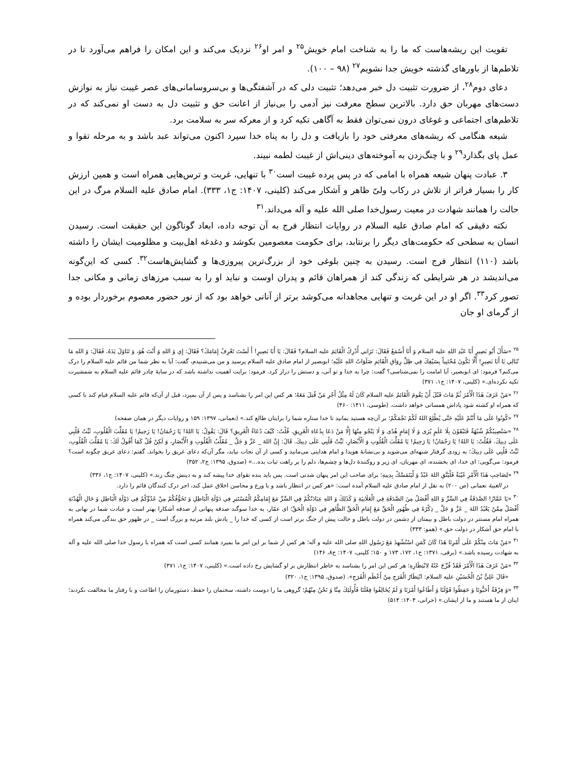تقویت این ریشه‌هاست که ما را به شناخت امام خویش<sup>۲۵</sup> و امر او<sup>۲۶</sup> نزدیک می‌کند و این امکان را فراهم می‌آورد تا در تلاطم‌ها از باورهای گذشته خویش جدا نشویم<sup>۲۷</sup> (۹۸ – ۱۰۰).
دعای دوم<sup>۲۸</sup>، از ضرورت تثبیت دل خبر می‌دهد؛ تثبیت دلی که در آشفتگی‌ها و بی‌سروسامانی‌های عصر غیبت نیاز به نوازش دست‌های مهربان حق دارد. بالاترین سطح معرفت نیز آدمی را بی‌نیاز از اعانت حق و تثبیت دل به دست او نمی‌کند که در تلاطم‌های اجتماعی و غوغای درون نمی‌توان فقط به آگاهی تکیه کرد و از معرکه سر به سلامت برد.
شیعه هنگامی که ریشه‌های معرفتی خود را بازیافت و دل را به پناه خدا سپرد اکنون می‌تواند عبد باشد و به مرحله تقوا و عمل پای بگذارد<sup>۲۹</sup> و با چنگ‌زدن به آموخته‌های دینی‌اش از غیبت لطمه نبیند.
۳. عبادت پنهان شیعه همراه با امامی که در پس پرده غیبت است<sup>۳۰</sup> با تنهایی، غربت و ترس‌هایی همراه است و همین ارزش کار را بسیار فراتر از تلاش در رکاب ولیّ ظاهر و آشکار می‌کند (کلینی، ۱۴۰۷: ج۱، ۳۳۳). امام صادق علیه السلام مرگ در این حالت را همانند شهادت در معیت رسول‌خدا صلی الله علیه و آله می‌داند.<sup>۳۱</sup>
نکته دقیقی که امام صادق علیه السلام در روایات انتظار فرج به آن توجه داده، ابعاد گوناگون این حقیقت است. رسیدن انسان به سطحی که حکومت‌های دیگر را برنتابد، برای حکومت معصومین بکوشد و دغدغه اهل‌بیت و مظلومیت ایشان را داشته باشد (۱۱۰) انتظار فرج است. رسیدن به چنین بلوغی خود از بزرگ‌ترین پیروزی‌ها و گشایش‌هاست<sup>۳۲</sup>. کسی که این‌گونه می‌اندیشد در هر شرایطی که زندگی کند از همراهان قائم و پدران اوست و نباید او را به سبب مرزهای زمانی و مکانی جدا تصور کرد<sup>۳۳</sup>. اگر او در این غربت و تنهایی مجاهدانه می‌کوشد برتر از آنانی خواهد بود که از نور حضور معصوم برخوردار بوده و از گرمای او جان
<sup>۲۵</sup> «سَأَلَ أَبُو بَصِيرٍ أَبَا عَبْدِ اللهِ عليه السلام وَ أَنَا أَسْمَعُ فَقَالَ: تَرَانِي أُدْرِكُ الْقَائِمَ عليه السلام؟ فَقَالَ: يَا أَبَا بَصِيرٍ! أَ لَسْتَ تَعْرِفُ إِمَامَكَ؟ فَقَالَ: إِي وَ اللهِ وَ أَنْتَ هُوَ، وَ تَنَاوَلَ يَدَهُ. فَقَالَ: وَ اللهِ مَا تُبَالِي يَا أَبَا بَصِيرٍ! أَلَّا تَكُونَ مُحْتَبِياً بِسَيْفِكَ فِي ظِلِّ رِوَاقِ الْقَائِمِ صَلَوَاتُ اللهِ عَلَيْهِ؛ ابوبصیر از امام صادق علیه السلام پرسید و من می‌شنیدم، گفت: آیا به نظر شما من قائم علیه السلام را درک می‌کنم؟ فرمود: ای ابوبصیر، آیا امامت را نمی‌شناسی؟ گفت: چرا به خدا و تو آنی، و دستش را دراز کرد. فرمود: برایت اهمیت نداشته باشد که در سایهٔ چادر قائم علیه السلام به شمشیرت تکیه نکرده‌ای.» (کلینی، ۱۴۰۷: ج۱، ۳۷۱)
<sup>۲۶</sup> «مَنْ عَرَفَ هَذَا الْأَمْرَ ثُمَّ مَاتَ قَبْلَ أَنْ يَقُومَ الْقَائِمُ عليه السلام كَانَ لَهُ مِثْلُ أَجْرِ مَنْ قُتِلَ مَعَهُ؛ هر کس این امر را بشناسد و پس از آن بمیرد، قبل از آن‌که قائم علیه السلام قیام کند با کسی که همراه او کشته شود پاداش همسانی خواهد داشت. (طوسی، ۱۴۱۱: ۴۶۰)
<sup>۲۷</sup> «كُونُوا عَلَى مَا أَنْتُمْ عَلَيْهِ حَتَّى يُطْلِعَ اللهُ لَكُمْ نَجْمَكُمْ؛ بر آن‌چه هستید بمانید تا خدا ستاره شما را برایتان طالع کند.» (نعمانی، ۱۳۹۷: ۱۵۹ و روایات دیگر در همان صفحه)
<sup>۲۸</sup> «سَتُصِيبُكُمْ شُبْهَةٌ فَتَبْقَوْنَ بِلَا عَلَمٍ يُرَى وَ لَا إِمَامٍ هُدًى وَ لَا يَنْجُو مِنْهَا إِلَّا مَنْ دَعَا بِدُعَاءِ الْغَرِيقِ. قُلْتُ: كَيْفَ دُعَاءُ الْغَرِيقِ؟ قَالَ: يَقُولُ: يَا اللهُ! يَا رَحْمَانُ! يَا رَحِيمُ! يَا مُقَلِّبَ الْقُلُوبِ، ثَبِّتْ قَلْبِي عَلَى دِينِكَ. فَقُلْتُ: يَا اللهُ! يَا رَحْمَانُ! يَا رَحِيمُ! يَا مُقَلِّبَ الْقُلُوبِ وَ الْأَبْصَارِ، ثَبِّتْ قَلْبِي عَلَى دِينِكَ. قَالَ: إِنَّ اللهَ _ عَزَّ وَ جَلَّ _ مُقَلِّبُ الْقُلُوبِ وَ الْأَبْصَارِ، وَ لَكِنْ قُلْ كَمَا أَقُولُ لَكَ: يَا مُقَلِّبَ الْقُلُوبِ، ثَبِّتْ قَلْبِي عَلَى دِينِكَ؛ به زودی گرفتار شبهه‌ای می‌شوید و بی‌نشانهٔ هویدا و امام هدایتی می‌مانید و کسی از آن نجات نیابد، مگر آن‌که دعای غریق را بخواند. گفتم: دعای غریق چگونه است؟ فرمود: می‌گویی: ای خدا، ای بخشنده، ای مهربان، ای زیر و روکنندهٔ دل‌ها و چشم‌ها، دلم را بر راهت ثبات بده...» (صدوق، ۱۳۹۵: ج۲، ۳۵۲)
<sup>۲۹</sup> «لِصَاحِبِ هَذَا الْأَمْرِ غَيْبَةٌ فَلْيَتَّقِ اللهَ عَبْدٌ وَ لْيَتَمَسَّكْ بِدِينِهِ؛ برای صاحب این امر پنهان شدنی است. پس باید بنده تقوای خدا پیشه کند و به دینش چنگ زند.» (کلینی، ۱۴۰۷: ج۱، ۳۳۶)
در الغیبهٔ نعمانی (ص ۲۰۰) به نقل از امام صادق علیه السلام آمده است: «هر کس در انتظار باشد و با ورع و محاسن اخلاق عمل کند، اجر درک کنندگان قائم را دارد.
<sup>۳۰</sup> «يَا عَمَّارُ! الصَّدَقَةُ فِي السِّرِّ وَ اللهِ أَفْضَلُ مِنَ الصَّدَقَةِ فِي الْعَلَانِيَةِ وَ كَذَلِكَ وَ اللهِ عِبَادَتُكُمْ فِي السِّرِّ مَعَ إِمَامِكُمُ الْمُسْتَتِرِ فِي دَوْلَةِ الْبَاطِلِ وَ تَخَوُّفُكُمْ مِنْ عَدُوِّكُمْ فِي دَوْلَةِ الْبَاطِلِ وَ حَالِ الْهُدْنَةِ أَفْضَلُ مِمَّنْ يَعْبُدُ اللهَ _ عَزَّ وَ جَلَّ _ ذِكْرُهُ فِي ظُهُورِ الْحَقِّ مَعَ إِمَامِ الْحَقِّ الظَّاهِرِ فِي دَوْلَةِ الْحَقِّ؛ ای عمّار، به خدا سوگند صدقه پنهانی از صدقه آشکارا بهتر است و عبادت شما در نهانی به همراه امام مستتر در دولت باطل و بیمتان از دشمن در دولت باطل و حالت پیش از جنگ برتر است از کسی که خدا را _ یادش بلند مرتبه و بزرگ است _ در ظهور حق بندگی می‌کند همراه با امام حق آشکار در دولت حق.» (همو: ۳۳۳)
<sup>۳۱</sup> «مَنْ مَاتَ مِنْكُمْ عَلَى أَمْرِنَا هَذَا كَانَ كَمَنِ اسْتُشْهِدَ مَعَ رَسُولِ اللهِ صلی الله علیه و آله؛ هر کس از شما بر این امر ما بمیرد همانند کسی است که همراه با رسول خدا صلی الله علیه و آله به شهادت رسیده باشد.» (برقی، ۱۳۷۱: ج۱، ۱۷۲، ۱۷۳ و ۱۵۰؛ کلینی، ۱۴۰۷: ج۸، ۱۴۶)
<sup>۳۲</sup> «مَنْ عَرَفَ هَذَا الْأَمْرَ فَقَدْ فُرِّجَ عَنْهُ لِانْتِظَارِهِ؛ هر کس این امر را بشناسد به خاطر انتظارش بر او گشایش رخ داده است.» (کلینی، ۱۴۰۷: ج۱، ۳۷۱)
«قَالَ عَلِيُّ بْنُ الْحُسَيْنِ عليه السلام: انْتِظَارُ الْفَرَجِ مِنْ أَعْظَمِ الْفَرَجِ». (صدوق، ۱۳۹۵: ج۱، ۳۲۰)
<sup>۳۳</sup> «وَ فِرْقَةٌ أَحَبُّونَا وَ حَفِظُوا قَوْلَنَا وَ أَطَاعُوا أَمْرَنَا وَ لَمْ يُخَالِفُوا فِعْلَنَا فَأُولَئِكَ مِنَّا وَ نَحْنُ مِنْهُمْ؛ گروهی ما را دوست داشته، سخنمان را حفظ، دستورمان را اطاعت و با رفتار ما مخالفت نکردند؛ اینان از ما هستند و ما از ایشان.» (حرانی، ۱۴۰۴: ۵۱۴)